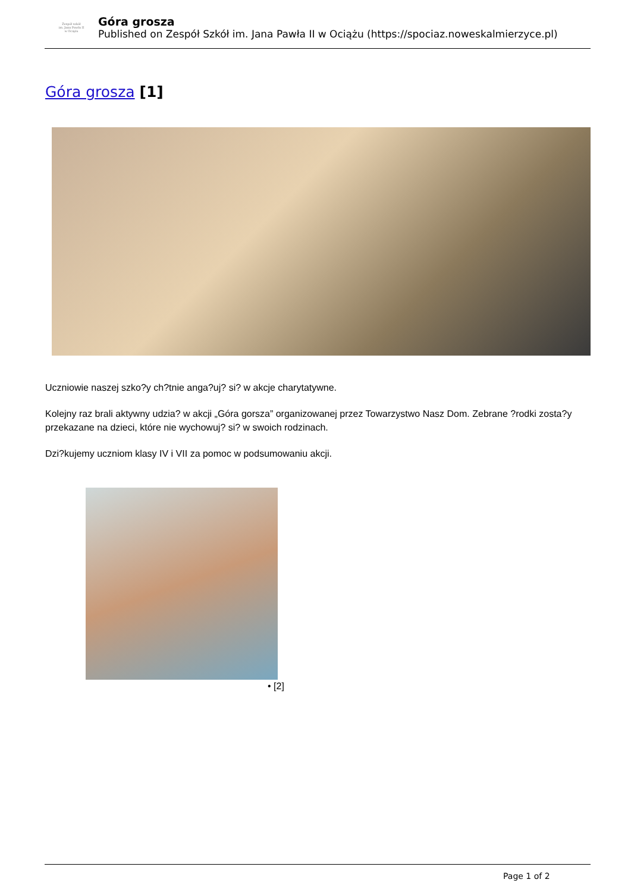Zespół szkół
im. Jana Pawła II
w Ociążu
Góra grosza
Published on Zespół Szkół im. Jana Pawła II w Ociążu (https://spociaz.noweskalmierzyce.pl)
Góra grosza [1]
Uczniowie naszej szko?y ch?tnie anga?uj? si? w akcje charytatywne.
Kolejny raz brali aktywny udzia? w akcji „Góra gorsza” organizowanej przez Towarzystwo Nasz Dom. Zebrane ?rodki zosta?y przekazane na dzieci, które nie wychowuj? si? w swoich rodzinach.
Dzi?kujemy uczniom klasy IV i VII za pomoc w podsumowaniu akcji.
• [2]
Page 1 of 2